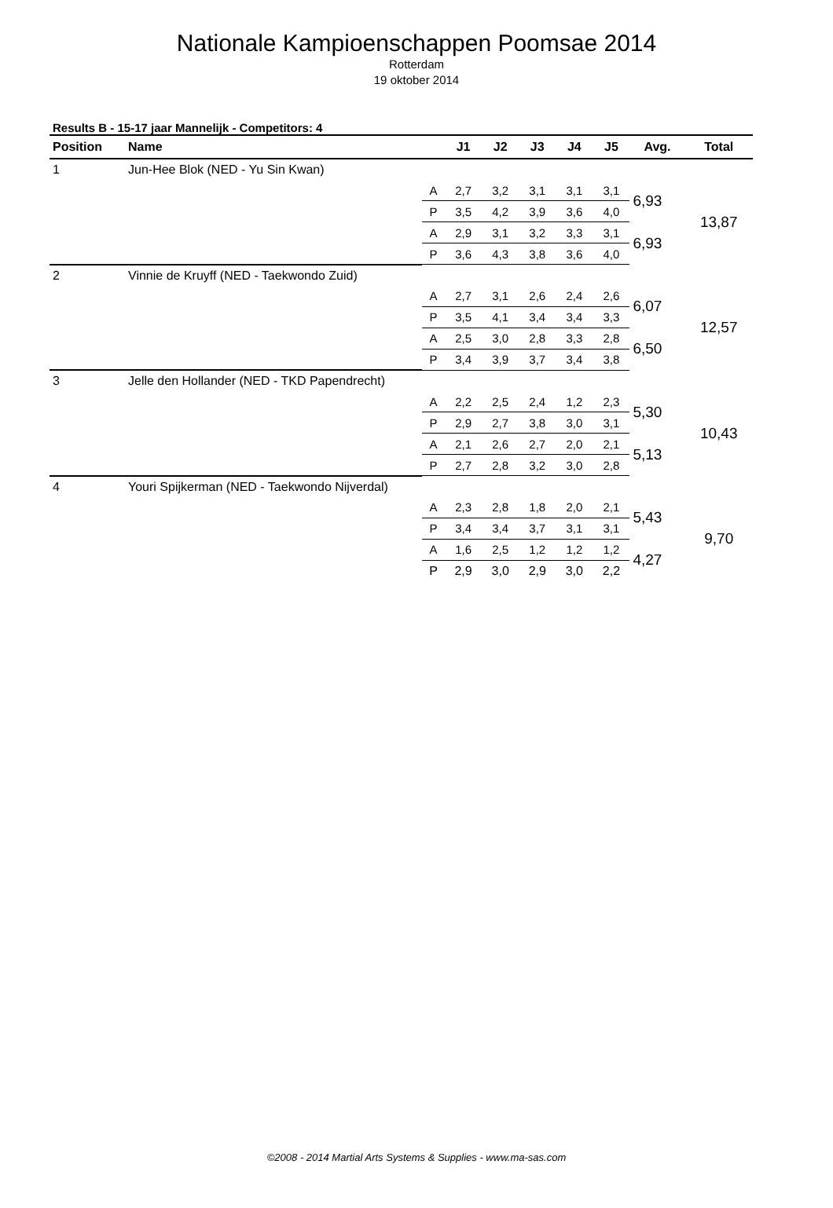Nationale Kampioenschappen Poomsae 2014
Rotterdam
19 oktober 2014
Results B - 15-17 jaar Mannelijk - Competitors: 4
| Position | Name | | J1 | J2 | J3 | J4 | J5 | Avg. | Total |
| --- | --- | --- | --- | --- | --- | --- | --- | --- | --- |
| 1 | Jun-Hee Blok (NED - Yu Sin Kwan) | | | | | | | | |
| | | A | 2,7 | 3,2 | 3,1 | 3,1 | 3,1 | 6,93 | 13,87 |
| | | P | 3,5 | 4,2 | 3,9 | 3,6 | 4,0 | | |
| | | A | 2,9 | 3,1 | 3,2 | 3,3 | 3,1 | 6,93 | |
| | | P | 3,6 | 4,3 | 3,8 | 3,6 | 4,0 | | |
| 2 | Vinnie de Kruyff (NED - Taekwondo Zuid) | | | | | | | | |
| | | A | 2,7 | 3,1 | 2,6 | 2,4 | 2,6 | 6,07 | 12,57 |
| | | P | 3,5 | 4,1 | 3,4 | 3,4 | 3,3 | | |
| | | A | 2,5 | 3,0 | 2,8 | 3,3 | 2,8 | 6,50 | |
| | | P | 3,4 | 3,9 | 3,7 | 3,4 | 3,8 | | |
| 3 | Jelle den Hollander (NED - TKD Papendrecht) | | | | | | | | |
| | | A | 2,2 | 2,5 | 2,4 | 1,2 | 2,3 | 5,30 | 10,43 |
| | | P | 2,9 | 2,7 | 3,8 | 3,0 | 3,1 | | |
| | | A | 2,1 | 2,6 | 2,7 | 2,0 | 2,1 | 5,13 | |
| | | P | 2,7 | 2,8 | 3,2 | 3,0 | 2,8 | | |
| 4 | Youri Spijkerman (NED - Taekwondo Nijverdal) | | | | | | | | |
| | | A | 2,3 | 2,8 | 1,8 | 2,0 | 2,1 | 5,43 | 9,70 |
| | | P | 3,4 | 3,4 | 3,7 | 3,1 | 3,1 | | |
| | | A | 1,6 | 2,5 | 1,2 | 1,2 | 1,2 | 4,27 | |
| | | P | 2,9 | 3,0 | 2,9 | 3,0 | 2,2 | | |
©2008 - 2014 Martial Arts Systems & Supplies - www.ma-sas.com